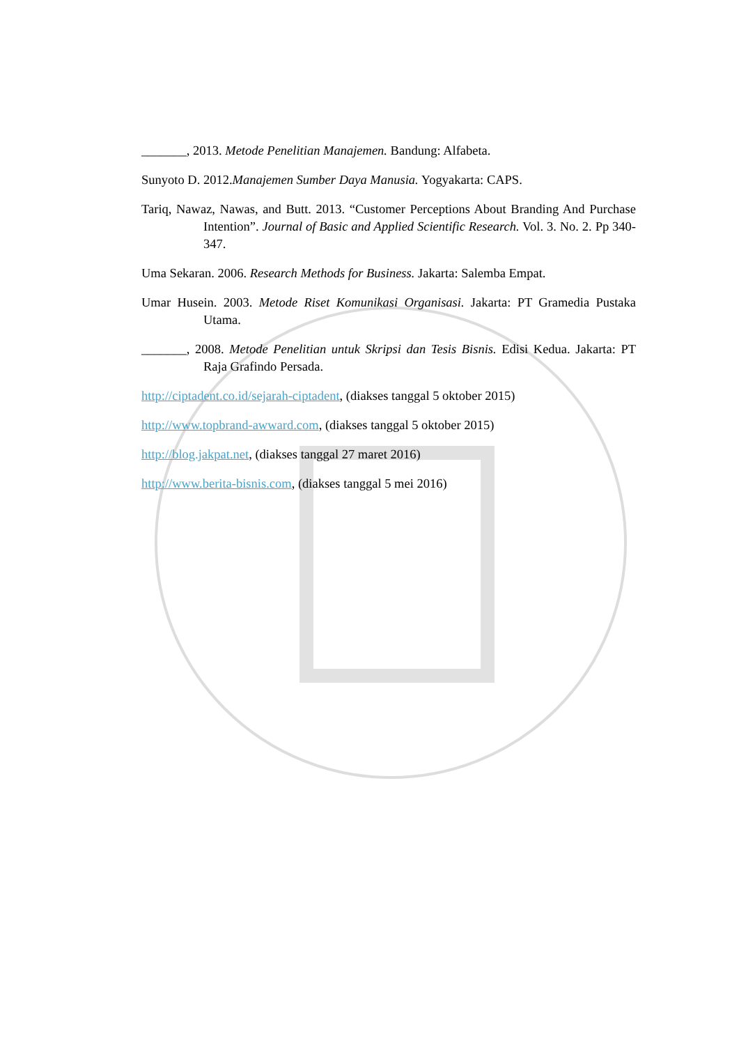_______, 2013. Metode Penelitian Manajemen. Bandung: Alfabeta.
Sunyoto D. 2012.Manajemen Sumber Daya Manusia. Yogyakarta: CAPS.
Tariq, Nawaz, Nawas, and Butt. 2013. “Customer Perceptions About Branding And Purchase Intention”. Journal of Basic and Applied Scientific Research. Vol. 3. No. 2. Pp 340-347.
Uma Sekaran. 2006. Research Methods for Business. Jakarta: Salemba Empat.
Umar Husein. 2003. Metode Riset Komunikasi Organisasi. Jakarta: PT Gramedia Pustaka Utama.
_______, 2008. Metode Penelitian untuk Skripsi dan Tesis Bisnis. Edisi Kedua. Jakarta: PT Raja Grafindo Persada.
http://ciptadent.co.id/sejarah-ciptadent, (diakses tanggal 5 oktober 2015)
http://www.topbrand-awward.com, (diakses tanggal 5 oktober 2015)
http://blog.jakpat.net, (diakses tanggal 27 maret 2016)
http://www.berita-bisnis.com, (diakses tanggal 5 mei 2016)